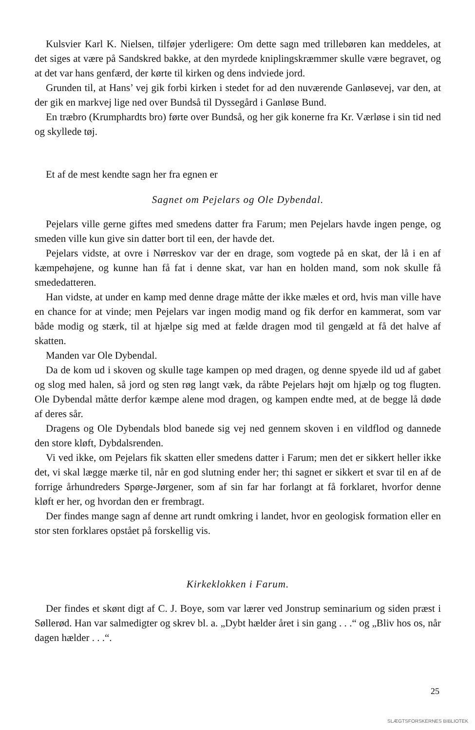Kulsvier Karl K. Nielsen, tilføjer yderligere: Om dette sagn med trillebøren kan meddeles, at det siges at være på Sandskred bakke, at den myrdede kniplingskræmmer skulle være begravet, og at det var hans genfærd, der kørte til kirken og dens indviede jord.
Grunden til, at Hans’ vej gik forbi kirken i stedet for ad den nuværende Ganløsevej, var den, at der gik en markvej lige ned over Bundså til Dyssegård i Ganløse Bund.
En træbro (Krumphardts bro) førte over Bundså, og her gik konerne fra Kr. Værløse i sin tid ned og skyllede tøj.
Et af de mest kendte sagn her fra egnen er
Sagnet om Pejelars og Ole Dybendal.
Pejelars ville gerne giftes med smedens datter fra Farum; men Pejelars havde ingen penge, og smeden ville kun give sin datter bort til een, der havde det.
Pejelars vidste, at ovre i Nørreskov var der en drage, som vogtede på en skat, der lå i en af kæmpehøjene, og kunne han få fat i denne skat, var han en holden mand, som nok skulle få smededatteren.
Han vidste, at under en kamp med denne drage måtte der ikke mæles et ord, hvis man ville have en chance for at vinde; men Pejelars var ingen modig mand og fik derfor en kammerat, som var både modig og stærk, til at hjælpe sig med at fælde dragen mod til gengæld at få det halve af skatten.
Manden var Ole Dybendal.
Da de kom ud i skoven og skulle tage kampen op med dragen, og denne spyede ild ud af gabet og slog med halen, så jord og sten røg langt væk, da råbte Pejelars højt om hjælp og tog flugten. Ole Dybendal måtte derfor kæmpe alene mod dragen, og kampen endte med, at de begge lå døde af deres sår.
Dragens og Ole Dybendals blod banede sig vej ned gennem skoven i en vildflod og dannede den store kløft, Dybdalsrenden.
Vi ved ikke, om Pejelars fik skatten eller smedens datter i Farum; men det er sikkert heller ikke det, vi skal lægge mærke til, når en god slutning ender her; thi sagnet er sikkert et svar til en af de forrige århundreders Spørge-Jørgener, som af sin far har forlangt at få forklaret, hvorfor denne kløft er her, og hvordan den er frembragt.
Der findes mange sagn af denne art rundt omkring i landet, hvor en geologisk formation eller en stor sten forklares opstået på forskellig vis.
Kirkeklokken i Farum.
Der findes et skønt digt af C. J. Boye, som var lærer ved Jonstrup seminarium og siden præst i Søllerød. Han var salmedigter og skrev bl. a. „Dybt hælder året i sin gang . . .“ og „Bliv hos os, når dagen hælder . . .“.
25
SLÆGTSFORSKERNES BIBLIOTEK